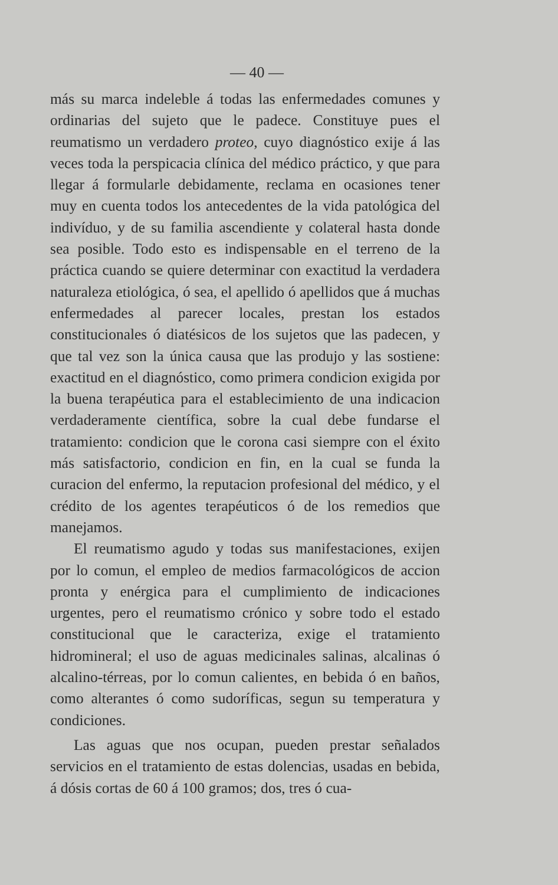— 40 —
más su marca indeleble á todas las enfermedades comunes y ordinarias del sujeto que le padece. Constituye pues el reumatismo un verdadero proteo, cuyo diagnóstico exije á las veces toda la perspicacia clínica del médico práctico, y que para llegar á formularle debidamente, reclama en ocasiones tener muy en cuenta todos los antecedentes de la vida patológica del indivíduo, y de su familia ascendiente y colateral hasta donde sea posible. Todo esto es indispensable en el terreno de la práctica cuando se quiere determinar con exactitud la verdadera naturaleza etiológica, ó sea, el apellido ó apellidos que á muchas enfermedades al parecer locales, prestan los estados constitucionales ó diatésicos de los sujetos que las padecen, y que tal vez son la única causa que las produjo y las sostiene: exactitud en el diagnóstico, como primera condicion exigida por la buena terapéutica para el establecimiento de una indicacion verdaderamente científica, sobre la cual debe fundarse el tratamiento: condicion que le corona casi siempre con el éxito más satisfactorio, condicion en fin, en la cual se funda la curacion del enfermo, la reputacion profesional del médico, y el crédito de los agentes terapéuticos ó de los remedios que manejamos.
El reumatismo agudo y todas sus manifestaciones, exijen por lo comun, el empleo de medios farmacológicos de accion pronta y enérgica para el cumplimiento de indicaciones urgentes, pero el reumatismo crónico y sobre todo el estado constitucional que le caracteriza, exige el tratamiento hidromineral; el uso de aguas medicinales salinas, alcalinas ó alcalino-térreas, por lo comun calientes, en bebida ó en baños, como alterantes ó como sudoríficas, segun su temperatura y condiciones.
Las aguas que nos ocupan, pueden prestar señalados servicios en el tratamiento de estas dolencias, usadas en bebida, á dósis cortas de 60 á 100 gramos; dos, tres ó cua-